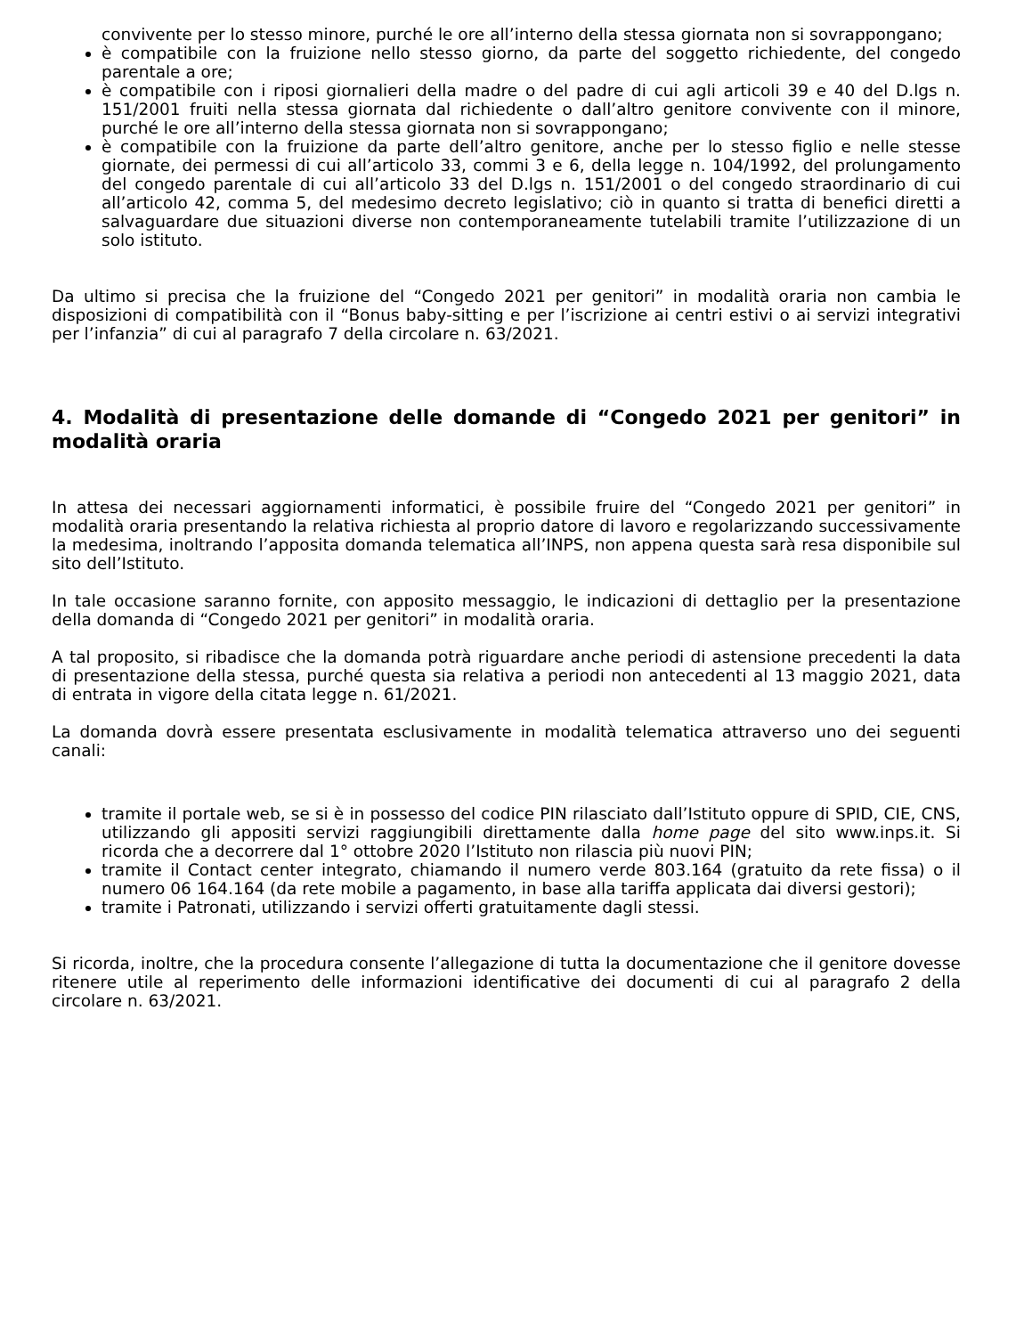convivente per lo stesso minore, purché le ore all’interno della stessa giornata non si sovrappongano;
è compatibile con la fruizione nello stesso giorno, da parte del soggetto richiedente, del congedo parentale a ore;
è compatibile con i riposi giornalieri della madre o del padre di cui agli articoli 39 e 40 del D.lgs n. 151/2001 fruiti nella stessa giornata dal richiedente o dall’altro genitore convivente con il minore, purché le ore all’interno della stessa giornata non si sovrappongano;
è compatibile con la fruizione da parte dell’altro genitore, anche per lo stesso figlio e nelle stesse giornate, dei permessi di cui all’articolo 33, commi 3 e 6, della legge n. 104/1992, del prolungamento del congedo parentale di cui all’articolo 33 del D.lgs n. 151/2001 o del congedo straordinario di cui all’articolo 42, comma 5, del medesimo decreto legislativo; ciò in quanto si tratta di benefici diretti a salvaguardare due situazioni diverse non contemporaneamente tutelabili tramite l’utilizzazione di un solo istituto.
Da ultimo si precisa che la fruizione del “Congedo 2021 per genitori” in modalità oraria non cambia le disposizioni di compatibilità con il “Bonus baby-sitting e per l’iscrizione ai centri estivi o ai servizi integrativi per l’infanzia” di cui al paragrafo 7 della circolare n. 63/2021.
4. Modalità di presentazione delle domande di “Congedo 2021 per genitori” in modalità oraria
In attesa dei necessari aggiornamenti informatici, è possibile fruire del “Congedo 2021 per genitori” in modalità oraria presentando la relativa richiesta al proprio datore di lavoro e regolarizzando successivamente la medesima, inoltrando l’apposita domanda telematica all’INPS, non appena questa sarà resa disponibile sul sito dell’Istituto.
In tale occasione saranno fornite, con apposito messaggio, le indicazioni di dettaglio per la presentazione della domanda di “Congedo 2021 per genitori” in modalità oraria.
A tal proposito, si ribadisce che la domanda potrà riguardare anche periodi di astensione precedenti la data di presentazione della stessa, purché questa sia relativa a periodi non antecedenti al 13 maggio 2021, data di entrata in vigore della citata legge n. 61/2021.
La domanda dovrà essere presentata esclusivamente in modalità telematica attraverso uno dei seguenti canali:
tramite il portale web, se si è in possesso del codice PIN rilasciato dall’Istituto oppure di SPID, CIE, CNS, utilizzando gli appositi servizi raggiungibili direttamente dalla home page del sito www.inps.it. Si ricorda che a decorrere dal 1° ottobre 2020 l’Istituto non rilascia più nuovi PIN;
tramite il Contact center integrato, chiamando il numero verde 803.164 (gratuito da rete fissa) o il numero 06 164.164 (da rete mobile a pagamento, in base alla tariffa applicata dai diversi gestori);
tramite i Patronati, utilizzando i servizi offerti gratuitamente dagli stessi.
Si ricorda, inoltre, che la procedura consente l’allegazione di tutta la documentazione che il genitore dovesse ritenere utile al reperimento delle informazioni identificative dei documenti di cui al paragrafo 2 della circolare n. 63/2021.